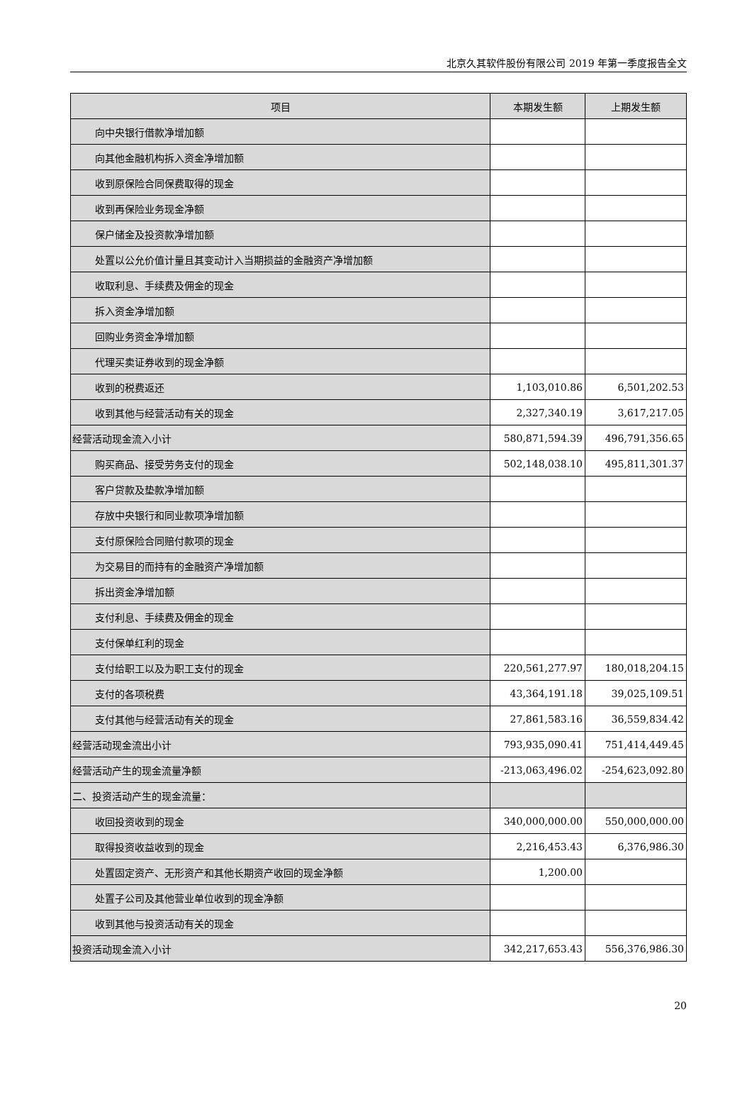北京久其软件股份有限公司 2019 年第一季度报告全文
| 项目 | 本期发生额 | 上期发生额 |
| --- | --- | --- |
| 向中央银行借款净增加额 | | |
| 向其他金融机构拆入资金净增加额 | | |
| 收到原保险合同保费取得的现金 | | |
| 收到再保险业务现金净额 | | |
| 保户储金及投资款净增加额 | | |
| 处置以公允价值计量且其变动计入当期损益的金融资产净增加额 | | |
| 收取利息、手续费及佣金的现金 | | |
| 拆入资金净增加额 | | |
| 回购业务资金净增加额 | | |
| 代理买卖证券收到的现金净额 | | |
| 收到的税费返还 | 1,103,010.86 | 6,501,202.53 |
| 收到其他与经营活动有关的现金 | 2,327,340.19 | 3,617,217.05 |
| 经营活动现金流入小计 | 580,871,594.39 | 496,791,356.65 |
| 购买商品、接受劳务支付的现金 | 502,148,038.10 | 495,811,301.37 |
| 客户贷款及垫款净增加额 | | |
| 存放中央银行和同业款项净增加额 | | |
| 支付原保险合同赔付款项的现金 | | |
| 为交易目的而持有的金融资产净增加额 | | |
| 拆出资金净增加额 | | |
| 支付利息、手续费及佣金的现金 | | |
| 支付保单红利的现金 | | |
| 支付给职工以及为职工支付的现金 | 220,561,277.97 | 180,018,204.15 |
| 支付的各项税费 | 43,364,191.18 | 39,025,109.51 |
| 支付其他与经营活动有关的现金 | 27,861,583.16 | 36,559,834.42 |
| 经营活动现金流出小计 | 793,935,090.41 | 751,414,449.45 |
| 经营活动产生的现金流量净额 | -213,063,496.02 | -254,623,092.80 |
| 二、投资活动产生的现金流量： | | |
| 收回投资收到的现金 | 340,000,000.00 | 550,000,000.00 |
| 取得投资收益收到的现金 | 2,216,453.43 | 6,376,986.30 |
| 处置固定资产、无形资产和其他长期资产收回的现金净额 | 1,200.00 | |
| 处置子公司及其他营业单位收到的现金净额 | | |
| 收到其他与投资活动有关的现金 | | |
| 投资活动现金流入小计 | 342,217,653.43 | 556,376,986.30 |
20